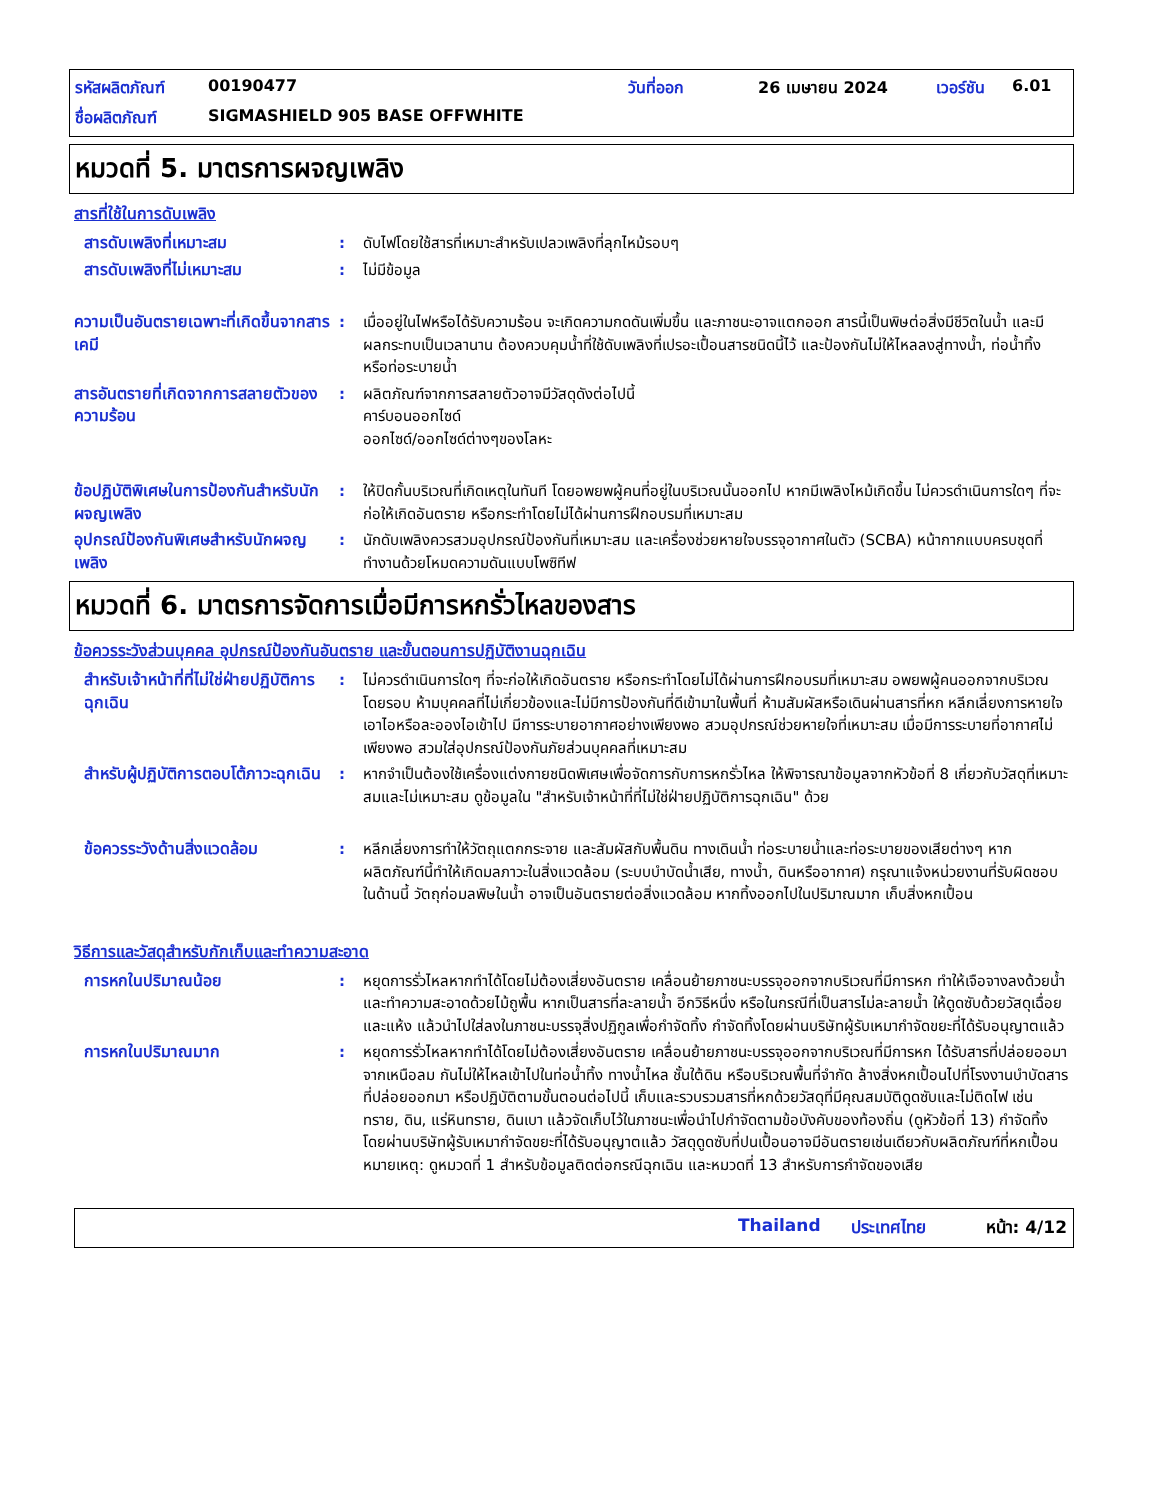รหัสผลิตภัณฑ์ 00190477 วันที่ออก 26 เมษายน 2024 เวอร์ชัน 6.01
ชื่อผลิตภัณฑ์ SIGMASHIELD 905 BASE OFFWHITE
หมวดที่ 5. มาตรการผจญเพลิง
สารที่ใช้ในการดับเพลิง
สารดับเพลิงที่เหมาะสม : ดับไฟโดยใช้สารที่เหมาะสำหรับเปลวเพลิงที่ลุกไหม้รอบๆ
สารดับเพลิงที่ไม่เหมาะสม : ไม่มีข้อมูล
ความเป็นอันตรายเฉพาะที่เกิดขึ้นจากสารเคมี
: เมื่ออยู่ในไฟหรือได้รับความร้อน จะเกิดความกดดันเพิ่มขึ้น และภาชนะอาจแตกออก สารนี้เป็นพิษต่อสิ่งมีชีวิตในน้ำ และมีผลกระทบเป็นเวลานาน ต้องควบคุมน้ำที่ใช้ดับเพลิงที่เปรอะเปื้อนสารชนิดนี้ไว้ และป้องกันไม่ให้ไหลลงสู่ทางน้ำ, ท่อน้ำทิ้ง หรือท่อระบายน้ำ
สารอันตรายที่เกิดจากการสลายตัวของความร้อน
: ผลิตภัณฑ์จากการสลายตัวอาจมีวัสดุดังต่อไปนี้
คาร์บอนออกไซด์
ออกไซด์/ออกไซด์ต่างๆของโลหะ
ข้อปฏิบัติพิเศษในการป้องกันสำหรับนักผจญเพลิง
: ให้ปิดกั้นบริเวณที่เกิดเหตุในทันที โดยอพยพผู้คนที่อยู่ในบริเวณนั้นออกไป หากมีเพลิงไหม้เกิดขึ้น ไม่ควรดำเนินการใดๆ ที่จะก่อให้เกิดอันตราย หรือกระทำโดยไม่ได้ผ่านการฝึกอบรมที่เหมาะสม
อุปกรณ์ป้องกันพิเศษสำหรับนักผจญเพลิง
: นักดับเพลิงควรสวมอุปกรณ์ป้องกันที่เหมาะสม และเครื่องช่วยหายใจบรรจุอากาศในตัว (SCBA) หน้ากากแบบครบชุดที่ทำงานด้วยโหมดความดันแบบโพซิทีฟ
หมวดที่ 6. มาตรการจัดการเมื่อมีการหกรั่วไหลของสาร
ข้อควรระวังส่วนบุคคล อุปกรณ์ป้องกันอันตราย และขั้นตอนการปฏิบัติงานฉุกเฉิน
สำหรับเจ้าหน้าที่ที่ไม่ใช่ฝ่ายปฏิบัติการฉุกเฉิน
: ไม่ควรดำเนินการใดๆ ที่จะก่อให้เกิดอันตราย หรือกระทำโดยไม่ได้ผ่านการฝึกอบรมที่เหมาะสม อพยพผู้คนออกจากบริเวณโดยรอบ ห้ามบุคคลที่ไม่เกี่ยวข้องและไม่มีการป้องกันที่ดีเข้ามาในพื้นที่ ห้ามสัมผัสหรือเดินผ่านสารที่หก หลีกเลี่ยงการหายใจเอาไอหรือละอองไอเข้าไป มีการระบายอากาศอย่างเพียงพอ สวมอุปกรณ์ช่วยหายใจที่เหมาะสม เมื่อมีการระบายที่อากาศไม่เพียงพอ สวมใส่อุปกรณ์ป้องกันภัยส่วนบุคคลที่เหมาะสม
สำหรับผู้ปฏิบัติการตอบโต้ภาวะฉุกเฉิน
: หากจำเป็นต้องใช้เครื่องแต่งกายชนิดพิเศษเพื่อจัดการกับการหกรั่วไหล ให้พิจารณาข้อมูลจากหัวข้อที่ 8 เกี่ยวกับวัสดุที่เหมาะสมและไม่เหมาะสม ดูข้อมูลใน "สำหรับเจ้าหน้าที่ที่ไม่ใช่ฝ่ายปฏิบัติการฉุกเฉิน" ด้วย
ข้อควรระวังด้านสิ่งแวดล้อม : หลีกเลี่ยงการทำให้วัตถุแตกกระจาย และสัมผัสกับพื้นดิน ทางเดินน้ำ ท่อระบายน้ำและท่อระบายของเสียต่างๆ หากผลิตภัณฑ์นี้ทำให้เกิดมลภาวะในสิ่งแวดล้อม (ระบบบำบัดน้ำเสีย, ทางน้ำ, ดินหรืออากาศ) กรุณาแจ้งหน่วยงานที่รับผิดชอบในด้านนี้ วัตถุก่อมลพิษในน้ำ อาจเป็นอันตรายต่อสิ่งแวดล้อม หากทิ้งออกไปในปริมาณมาก เก็บสิ่งหกเปื้อน
วิธีการและวัสดุสำหรับกักเก็บและทำความสะอาด
การหกในปริมาณน้อย : หยุดการรั่วไหลหากทำได้โดยไม่ต้องเสี่ยงอันตราย เคลื่อนย้ายภาชนะบรรจุออกจากบริเวณที่มีการหก ทำให้เจือจางลงด้วยน้ำและทำความสะอาดด้วยไม้ถูพื้น หากเป็นสารที่ละลายน้ำ อีกวิธีหนึ่ง หรือในกรณีที่เป็นสารไม่ละลายน้ำ ให้ดูดซับด้วยวัสดุเฉื่อยและแห้ง แล้วนำไปใส่ลงในภาชนะบรรจุสิ่งปฏิกูลเพื่อกำจัดทิ้ง กำจัดทิ้งโดยผ่านบริษัทผู้รับเหมากำจัดขยะที่ได้รับอนุญาตแล้ว
การหกในปริมาณมาก : หยุดการรั่วไหลหากทำได้โดยไม่ต้องเสี่ยงอันตราย เคลื่อนย้ายภาชนะบรรจุออกจากบริเวณที่มีการหก ได้รับสารที่ปล่อยออมาจากเหนือลม กันไม่ให้ไหลเข้าไปในท่อน้ำทิ้ง ทางน้ำไหล ชั้นใต้ดิน หรือบริเวณพื้นที่จำกัด ล้างสิ่งหกเปื้อนไปที่โรงงานบำบัดสารที่ปล่อยออกมา หรือปฏิบัติตามขั้นตอนต่อไปนี้ เก็บและรวบรวมสารที่หกด้วยวัสดุที่มีคุณสมบัติดูดซับและไม่ติดไฟ เช่น ทราย, ดิน, แร่หินทราย, ดินเบา แล้วจัดเก็บไว้ในภาชนะเพื่อนำไปกำจัดตามข้อบังคับของท้องถิ่น (ดูหัวข้อที่ 13) กำจัดทิ้งโดยผ่านบริษัทผู้รับเหมากำจัดขยะที่ได้รับอนุญาตแล้ว วัสดุดูดซับที่ปนเปื้อนอาจมีอันตรายเช่นเดียวกับผลิตภัณฑ์ที่หกเปื้อน หมายเหตุ: ดูหมวดที่ 1 สำหรับข้อมูลติดต่อกรณีฉุกเฉิน และหมวดที่ 13 สำหรับการกำจัดของเสีย
Thailand ประเทศไทย หน้า: 4/12